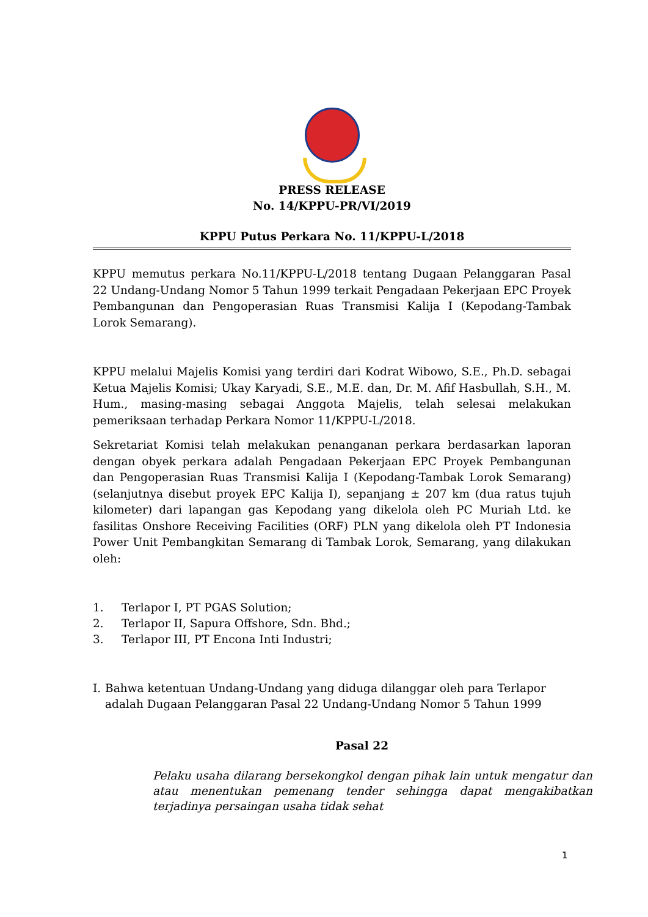PRESS RELEASE
No. 14/KPPU-PR/VI/2019
KPPU Putus Perkara No. 11/KPPU-L/2018
KPPU memutus perkara No.11/KPPU-L/2018 tentang Dugaan Pelanggaran Pasal 22 Undang-Undang Nomor 5 Tahun 1999 terkait Pengadaan Pekerjaan EPC Proyek Pembangunan dan Pengoperasian Ruas Transmisi Kalija I (Kepodang-Tambak Lorok Semarang).
KPPU melalui Majelis Komisi yang terdiri dari Kodrat Wibowo, S.E., Ph.D. sebagai Ketua Majelis Komisi; Ukay Karyadi, S.E., M.E. dan, Dr. M. Afif Hasbullah, S.H., M. Hum., masing-masing sebagai Anggota Majelis, telah selesai melakukan pemeriksaan terhadap Perkara Nomor 11/KPPU-L/2018.
Sekretariat Komisi telah melakukan penanganan perkara berdasarkan laporan dengan obyek perkara adalah Pengadaan Pekerjaan EPC Proyek Pembangunan dan Pengoperasian Ruas Transmisi Kalija I (Kepodang-Tambak Lorok Semarang) (selanjutnya disebut proyek EPC Kalija I), sepanjang ± 207 km (dua ratus tujuh kilometer) dari lapangan gas Kepodang yang dikelola oleh PC Muriah Ltd. ke fasilitas Onshore Receiving Facilities (ORF) PLN yang dikelola oleh PT Indonesia Power Unit Pembangkitan Semarang di Tambak Lorok, Semarang, yang dilakukan oleh:
1. Terlapor I, PT PGAS Solution;
2. Terlapor II, Sapura Offshore, Sdn. Bhd.;
3. Terlapor III, PT Encona Inti Industri;
I. Bahwa ketentuan Undang-Undang yang diduga dilanggar oleh para Terlapor adalah Dugaan Pelanggaran Pasal 22 Undang-Undang Nomor 5 Tahun 1999
Pasal 22
Pelaku usaha dilarang bersekongkol dengan pihak lain untuk mengatur dan atau menentukan pemenang tender sehingga dapat mengakibatkan terjadinya persaingan usaha tidak sehat
1